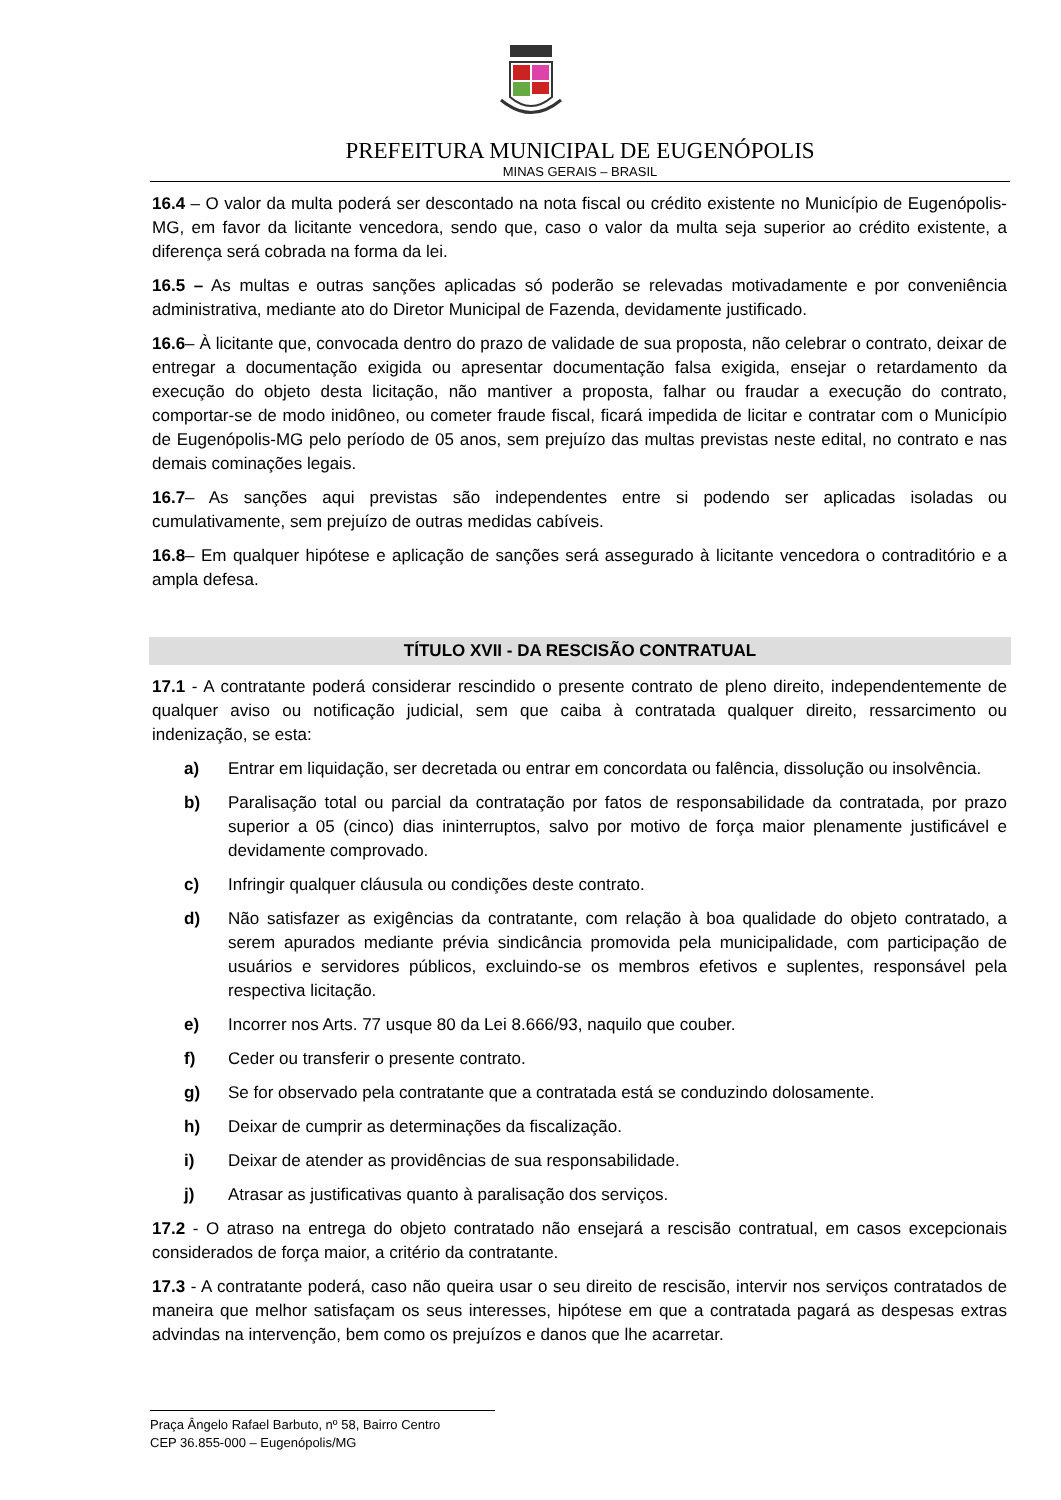PREFEITURA MUNICIPAL DE EUGENÓPOLIS
MINAS GERAIS – BRASIL
16.4 – O valor da multa poderá ser descontado na nota fiscal ou crédito existente no Município de Eugenópolis-MG, em favor da licitante vencedora, sendo que, caso o valor da multa seja superior ao crédito existente, a diferença será cobrada na forma da lei.
16.5 – As multas e outras sanções aplicadas só poderão se relevadas motivadamente e por conveniência administrativa, mediante ato do Diretor Municipal de Fazenda, devidamente justificado.
16.6– À licitante que, convocada dentro do prazo de validade de sua proposta, não celebrar o contrato, deixar de entregar a documentação exigida ou apresentar documentação falsa exigida, ensejar o retardamento da execução do objeto desta licitação, não mantiver a proposta, falhar ou fraudar a execução do contrato, comportar-se de modo inidôneo, ou cometer fraude fiscal, ficará impedida de licitar e contratar com o Município de Eugenópolis-MG pelo período de 05 anos, sem prejuízo das multas previstas neste edital, no contrato e nas demais cominações legais.
16.7– As sanções aqui previstas são independentes entre si podendo ser aplicadas isoladas ou cumulativamente, sem prejuízo de outras medidas cabíveis.
16.8– Em qualquer hipótese e aplicação de sanções será assegurado à licitante vencedora o contraditório e a ampla defesa.
TÍTULO XVII - DA RESCISÃO CONTRATUAL
17.1 - A contratante poderá considerar rescindido o presente contrato de pleno direito, independentemente de qualquer aviso ou notificação judicial, sem que caiba à contratada qualquer direito, ressarcimento ou indenização, se esta:
a) Entrar em liquidação, ser decretada ou entrar em concordata ou falência, dissolução ou insolvência.
b) Paralisação total ou parcial da contratação por fatos de responsabilidade da contratada, por prazo superior a 05 (cinco) dias ininterruptos, salvo por motivo de força maior plenamente justificável e devidamente comprovado.
c) Infringir qualquer cláusula ou condições deste contrato.
d) Não satisfazer as exigências da contratante, com relação à boa qualidade do objeto contratado, a serem apurados mediante prévia sindicância promovida pela municipalidade, com participação de usuários e servidores públicos, excluindo-se os membros efetivos e suplentes, responsável pela respectiva licitação.
e) Incorrer nos Arts. 77 usque 80 da Lei 8.666/93, naquilo que couber.
f) Ceder ou transferir o presente contrato.
g) Se for observado pela contratante que a contratada está se conduzindo dolosamente.
h) Deixar de cumprir as determinações da fiscalização.
i) Deixar de atender as providências de sua responsabilidade.
j) Atrasar as justificativas quanto à paralisação dos serviços.
17.2 - O atraso na entrega do objeto contratado não ensejará a rescisão contratual, em casos excepcionais considerados de força maior, a critério da contratante.
17.3 - A contratante poderá, caso não queira usar o seu direito de rescisão, intervir nos serviços contratados de maneira que melhor satisfaçam os seus interesses, hipótese em que a contratada pagará as despesas extras advindas na intervenção, bem como os prejuízos e danos que lhe acarretar.
Praça Ângelo Rafael Barbuto, nº 58, Bairro Centro
CEP 36.855-000 – Eugenópolis/MG